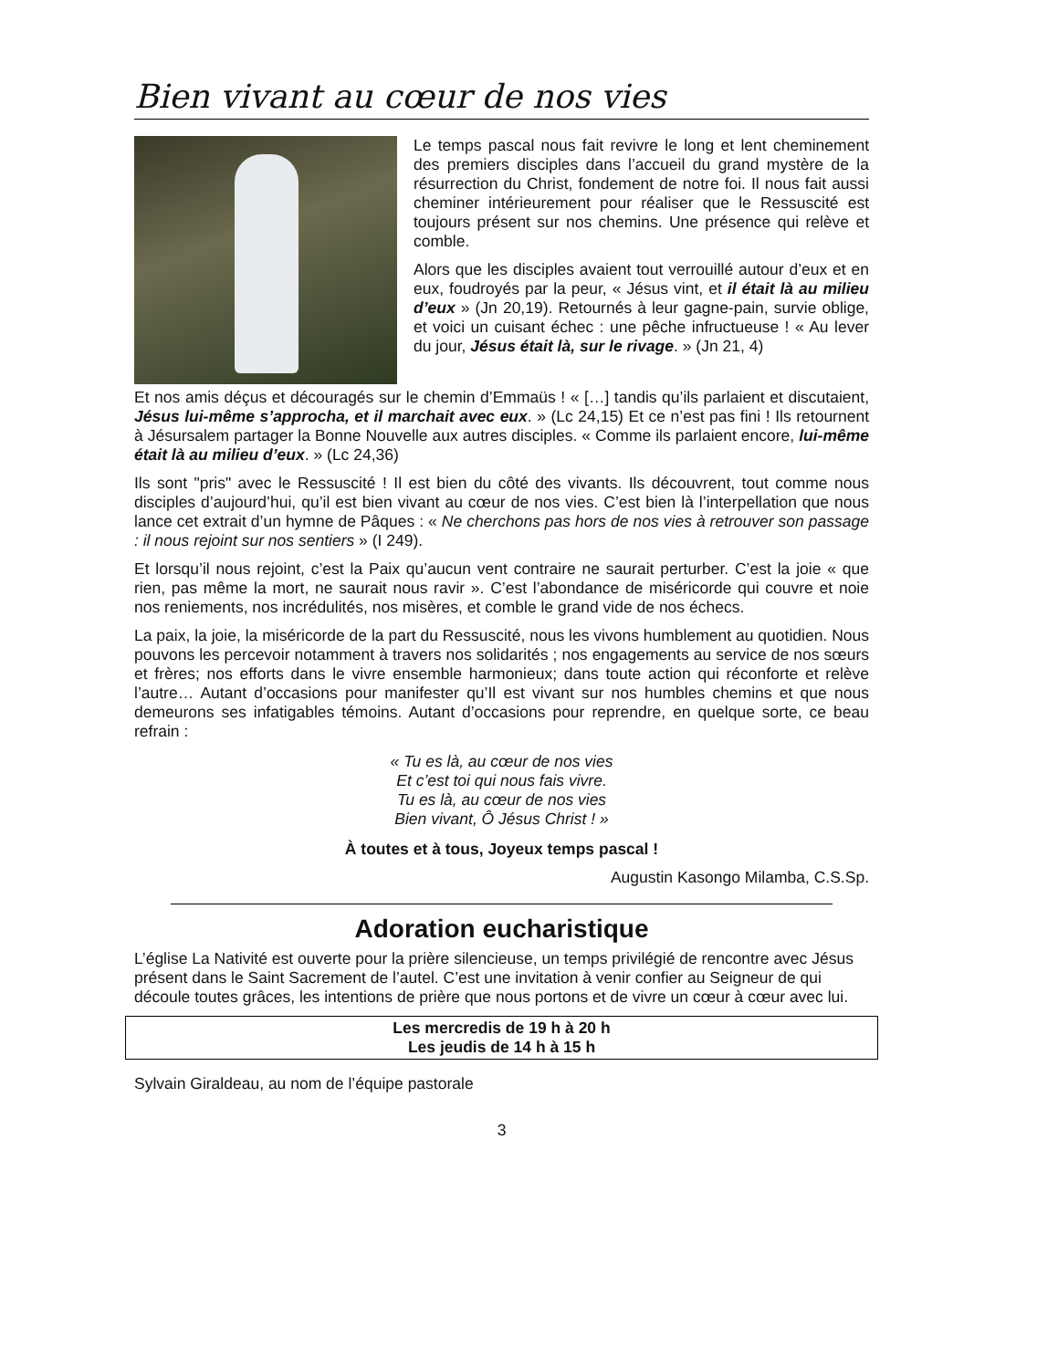Bien vivant au cœur de nos vies
Le temps pascal nous fait revivre le long et lent cheminement des premiers disciples dans l’accueil du grand mystère de la résurrection du Christ, fondement de notre foi. Il nous fait aussi cheminer intérieurement pour réaliser que le Ressuscité est toujours présent sur nos chemins. Une présence qui relève et comble.
Alors que les disciples avaient tout verrouillé autour d’eux et en eux, foudroyés par la peur, « Jésus vint, et il était là au milieu d’eux » (Jn 20,19). Retournés à leur gagne-pain, survie oblige, et voici un cuisant échec : une pêche infructueuse ! « Au lever du jour, Jésus était là, sur le rivage. » (Jn 21, 4)
Et nos amis déçus et découragés sur le chemin d’Emmaüs ! « […] tandis qu’ils parlaient et discutaient, Jésus lui-même s’approcha, et il marchait avec eux. » (Lc 24,15) Et ce n’est pas fini ! Ils retournent à Jésursalem partager la Bonne Nouvelle aux autres disciples. « Comme ils parlaient encore, lui-même était là au milieu d’eux. » (Lc 24,36)
Ils sont "pris" avec le Ressuscité ! Il est bien du côté des vivants. Ils découvrent, tout comme nous disciples d’aujourd’hui, qu’il est bien vivant au cœur de nos vies. C’est bien là l’interpellation que nous lance cet extrait d’un hymne de Pâques : « Ne cherchons pas hors de nos vies à retrouver son passage : il nous rejoint sur nos sentiers » (I 249).
Et lorsqu’il nous rejoint, c’est la Paix qu’aucun vent contraire ne saurait perturber. C’est la joie « que rien, pas même la mort, ne saurait nous ravir ». C’est l’abondance de miséricorde qui couvre et noie nos reniements, nos incrédulités, nos misères, et comble le grand vide de nos échecs.
La paix, la joie, la miséricorde de la part du Ressuscité, nous les vivons humblement au quotidien. Nous pouvons les percevoir notamment à travers nos solidarités ; nos engagements au service de nos sœurs et frères; nos efforts dans le vivre ensemble harmonieux; dans toute action qui réconforte et relève l’autre… Autant d’occasions pour manifester qu’Il est vivant sur nos humbles chemins et que nous demeurons ses infatigables témoins. Autant d’occasions pour reprendre, en quelque sorte, ce beau refrain :
« Tu es là, au cœur de nos vies
Et c’est toi qui nous fais vivre.
Tu es là, au cœur de nos vies
Bien vivant, Ô Jésus Christ ! »
À toutes et à tous, Joyeux temps pascal !
Augustin Kasongo Milamba, C.S.Sp.
Adoration eucharistique
L’église La Nativité est ouverte pour la prière silencieuse, un temps privilégié de rencontre avec Jésus présent dans le Saint Sacrement de l’autel. C’est une invitation à venir confier au Seigneur de qui découle toutes grâces, les intentions de prière que nous portons et de vivre un cœur à cœur avec lui.
Les mercredis de 19 h à 20 h
Les jeudis de 14 h à 15 h
Sylvain Giraldeau, au nom de l’équipe pastorale
3